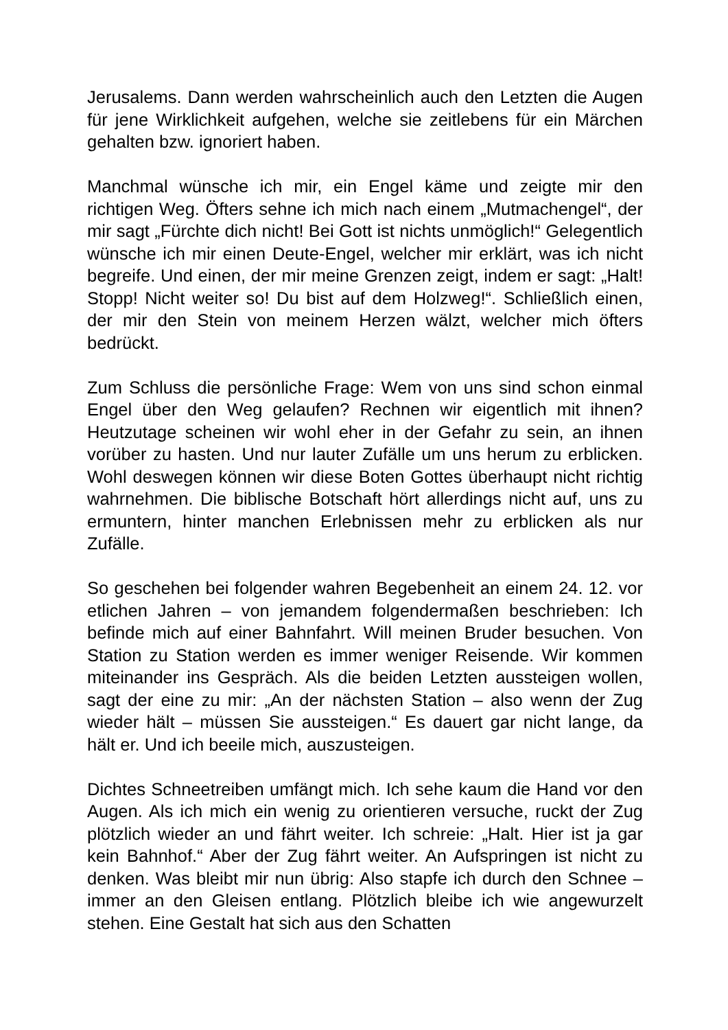Jerusalems. Dann werden wahrscheinlich auch den Letzten die Augen für jene Wirklichkeit aufgehen, welche sie zeitlebens für ein Märchen gehalten bzw. ignoriert haben.
Manchmal wünsche ich mir, ein Engel käme und zeigte mir den richtigen Weg. Öfters sehne ich mich nach einem „Mutmachengel“, der mir sagt „Fürchte dich nicht! Bei Gott ist nichts unmöglich!“ Gelegentlich wünsche ich mir einen Deute-Engel, welcher mir erklärt, was ich nicht begreife. Und einen, der mir meine Grenzen zeigt, indem er sagt: „Halt! Stopp! Nicht weiter so! Du bist auf dem Holzweg!“. Schließlich einen, der mir den Stein von meinem Herzen wälzt, welcher mich öfters bedrückt.
Zum Schluss die persönliche Frage: Wem von uns sind schon einmal Engel über den Weg gelaufen? Rechnen wir eigentlich mit ihnen? Heutzutage scheinen wir wohl eher in der Gefahr zu sein, an ihnen vorüber zu hasten. Und nur lauter Zufälle um uns herum zu erblicken. Wohl deswegen können wir diese Boten Gottes überhaupt nicht richtig wahrnehmen. Die biblische Botschaft hört allerdings nicht auf, uns zu ermuntern, hinter manchen Erlebnissen mehr zu erblicken als nur Zufälle.
So geschehen bei folgender wahren Begebenheit an einem 24. 12. vor etlichen Jahren – von jemandem folgendermaßen beschrieben: Ich befinde mich auf einer Bahnfahrt. Will meinen Bruder besuchen. Von Station zu Station werden es immer weniger Reisende. Wir kommen miteinander ins Gespräch. Als die beiden Letzten aussteigen wollen, sagt der eine zu mir: „An der nächsten Station – also wenn der Zug wieder hält – müssen Sie aussteigen.“ Es dauert gar nicht lange, da hält er. Und ich beeile mich, auszusteigen.
Dichtes Schneetreiben umfängt mich. Ich sehe kaum die Hand vor den Augen. Als ich mich ein wenig zu orientieren versuche, ruckt der Zug plötzlich wieder an und fährt weiter. Ich schreie: „Halt. Hier ist ja gar kein Bahnhof.“ Aber der Zug fährt weiter. An Aufspringen ist nicht zu denken. Was bleibt mir nun übrig: Also stapfe ich durch den Schnee – immer an den Gleisen entlang. Plötzlich bleibe ich wie angewurzelt stehen. Eine Gestalt hat sich aus den Schatten